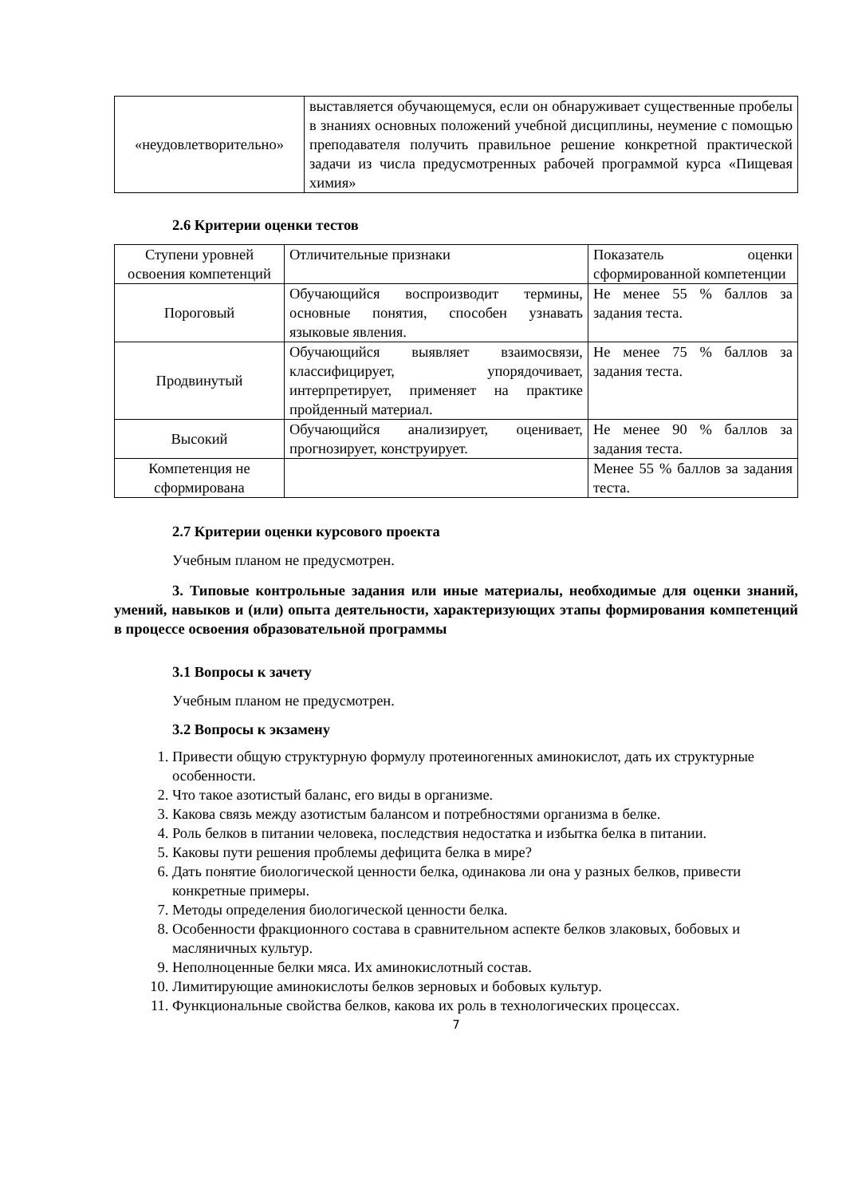| «неудовлетворительно» | выставляется обучающемуся, если он обнаруживает существенные пробелы в знаниях основных положений учебной дисциплины, неумение с помощью преподавателя получить правильное решение конкретной практической задачи из числа предусмотренных рабочей программой курса «Пищевая химия» |
2.6 Критерии оценки тестов
| Ступени уровней освоения компетенций | Отличительные признаки | Показатель оценки сформированной компетенции |
| Пороговый | Обучающийся воспроизводит термины, основные понятия, способен узнавать языковые явления. | Не менее 55 % баллов за задания теста. |
| Продвинутый | Обучающийся выявляет взаимосвязи, классифицирует, упорядочивает, интерпретирует, применяет на практике пройденный материал. | Не менее 75 % баллов за задания теста. |
| Высокий | Обучающийся анализирует, оценивает, прогнозирует, конструирует. | Не менее 90 % баллов за задания теста. |
| Компетенция не сформирована | | Менее 55 % баллов за задания теста. |
2.7 Критерии оценки курсового проекта
Учебным планом не предусмотрен.
3. Типовые контрольные задания или иные материалы, необходимые для оценки знаний, умений, навыков и (или) опыта деятельности, характеризующих этапы формирования компетенций в процессе освоения образовательной программы
3.1 Вопросы к зачету
Учебным планом не предусмотрен.
3.2 Вопросы к экзамену
1. Привести общую структурную формулу протеиногенных аминокислот, дать их структурные особенности.
2. Что такое азотистый баланс, его виды в организме.
3. Какова связь между азотистым балансом и потребностями организма в белке.
4. Роль белков в питании человека, последствия недостатка и избытка белка в питании.
5. Каковы пути решения проблемы дефицита белка в мире?
6. Дать понятие биологической ценности белка, одинакова ли она у разных белков, привести конкретные примеры.
7. Методы определения биологической ценности белка.
8. Особенности фракционного состава в сравнительном аспекте белков злаковых, бобовых и масляничных культур.
9. Неполноценные белки мяса. Их аминокислотный состав.
10. Лимитирующие аминокислоты белков зерновых и бобовых культур.
11. Функциональные свойства белков, какова их роль в технологических процессах.
7